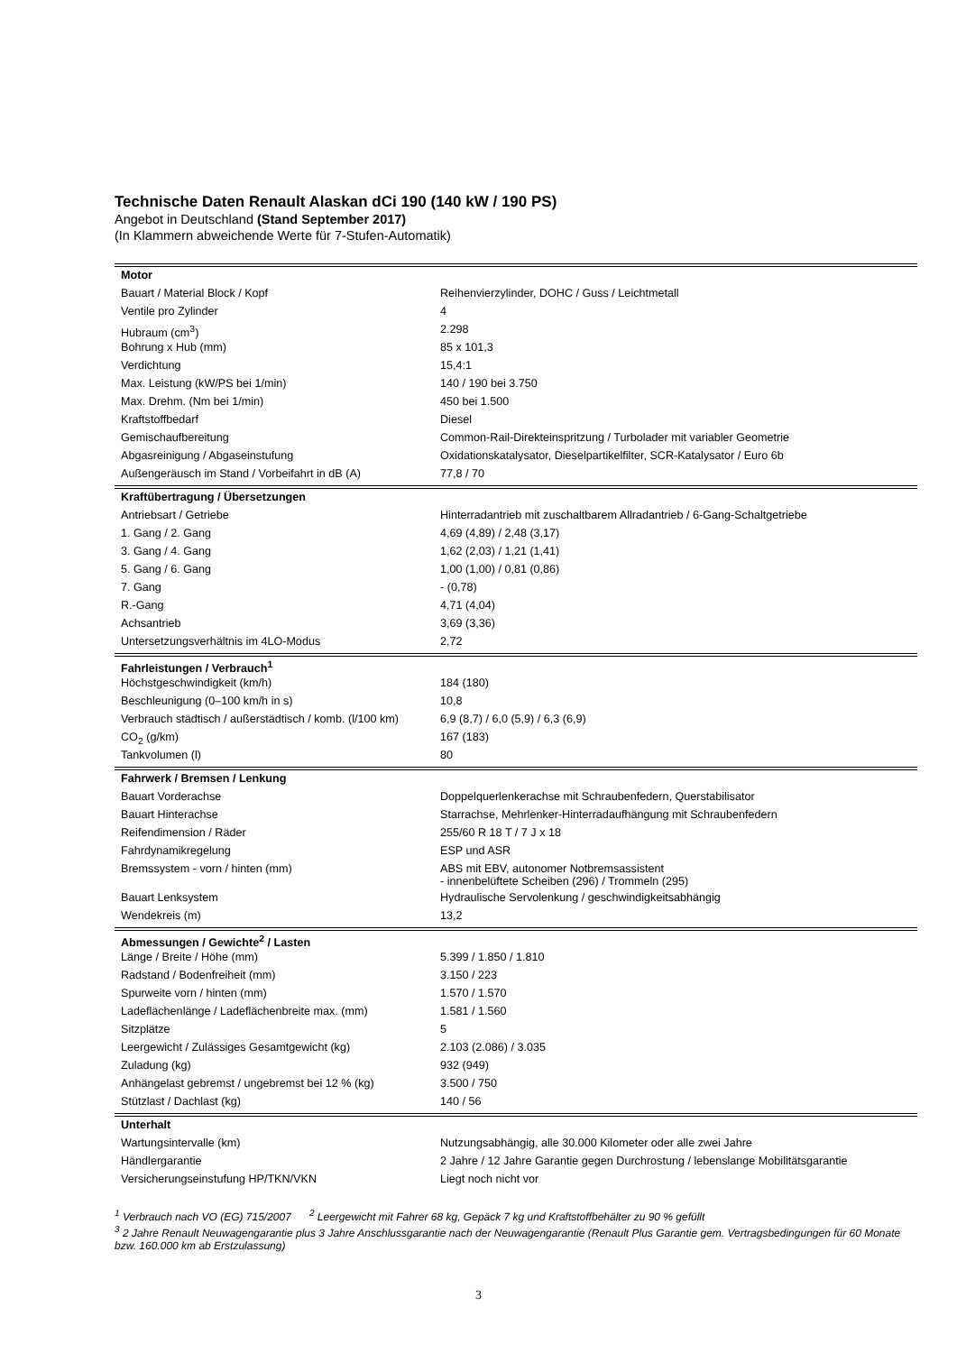Technische Daten Renault Alaskan dCi 190 (140 kW / 190 PS)
Angebot in Deutschland (Stand September 2017)
(In Klammern abweichende Werte für 7-Stufen-Automatik)
| Motor | |
| Bauart / Material Block / Kopf | Reihenvierzylinder, DOHC / Guss / Leichtmetall |
| Ventile pro Zylinder | 4 |
| Hubraum (cm<sup>3</sup>) | 2.298 |
| Bohrung x Hub (mm) | 85 x 101,3 |
| Verdichtung | 15,4:1 |
| Max. Leistung (kW/PS bei 1/min) | 140 / 190 bei 3.750 |
| Max. Drehm. (Nm bei 1/min) | 450 bei 1.500 |
| Kraftstoffbedarf | Diesel |
| Gemischaufbereitung | Common-Rail-Direkteinspritzung / Turbolader mit variabler Geometrie |
| Abgasreinigung / Abgaseinstufung | Oxidationskatalysator, Dieselpartikelfilter, SCR-Katalysator / Euro 6b |
| Außengeräusch im Stand / Vorbeifahrt in dB (A) | 77,8 / 70 |
| Kraftübertragung / Übersetzungen | |
| Antriebsart / Getriebe | Hinterradantrieb mit zuschaltbarem Allradantrieb / 6-Gang-Schaltgetriebe |
| 1. Gang / 2. Gang | 4,69 (4,89) / 2,48 (3,17) |
| 3. Gang / 4. Gang | 1,62 (2,03) / 1,21 (1,41) |
| 5. Gang / 6. Gang | 1,00 (1,00) / 0,81 (0,86) |
| 7. Gang | - (0,78) |
| R.-Gang | 4,71 (4,04) |
| Achsantrieb | 3,69 (3,36) |
| Untersetzungsverhältnis im 4LO-Modus | 2,72 |
| Fahrleistungen / Verbrauch<sup>1</sup> | |
| Höchstgeschwindigkeit (km/h) | 184 (180) |
| Beschleunigung (0–100 km/h in s) | 10,8 |
| Verbrauch städtisch / außerstädtisch / komb. (l/100 km) | 6,9 (8,7) / 6,0 (5,9) / 6,3 (6,9) |
| CO<sub>2</sub> (g/km) | 167 (183) |
| Tankvolumen (l) | 80 |
| Fahrwerk / Bremsen / Lenkung | |
| Bauart Vorderachse | Doppelquerlenkerachse mit Schraubenfedern, Querstabilisator |
| Bauart Hinterachse | Starrachse, Mehrlenker-Hinterradaufhängung mit Schraubenfedern |
| Reifendimension / Räder | 255/60 R 18 T / 7 J x 18 |
| Fahrdynamikregelung | ESP und ASR |
| Bremssystem - vorn / hinten (mm) | ABS mit EBV, autonomer Notbremsassistent - innenbelüftete Scheiben (296) / Trommeln (295) |
| Bauart Lenksystem | Hydraulische Servolenkung / geschwindigkeitsabhängig |
| Wendekreis (m) | 13,2 |
| Abmessungen / Gewichte<sup>2</sup> / Lasten | |
| Länge / Breite / Höhe (mm) | 5.399 / 1.850 / 1.810 |
| Radstand / Bodenfreiheit (mm) | 3.150 / 223 |
| Spurweite vorn / hinten (mm) | 1.570 / 1.570 |
| Ladeflächenlänge / Ladeflächenbreite max. (mm) | 1.581 / 1.560 |
| Sitzplätze | 5 |
| Leergewicht / Zulässiges Gesamtgewicht (kg) | 2.103 (2.086) / 3.035 |
| Zuladung (kg) | 932 (949) |
| Anhängelast gebremst / ungebremst bei 12 % (kg) | 3.500 / 750 |
| Stützlast / Dachlast (kg) | 140 / 56 |
| Unterhalt | |
| Wartungsintervalle (km) | Nutzungsabhängig, alle 30.000 Kilometer oder alle zwei Jahre |
| Händlergarantie | 2 Jahre / 12 Jahre Garantie gegen Durchrostung / lebenslange Mobilitätsgarantie |
| Versicherungseinstufung HP/TKN/VKN | Liegt noch nicht vor |
<sup>1</sup> Verbrauch nach VO (EG) 715/2007 <sup>2</sup> Leergewicht mit Fahrer 68 kg, Gepäck 7 kg und Kraftstoffbehälter zu 90 % gefüllt
<sup>3</sup> 2 Jahre Renault Neuwagengarantie plus 3 Jahre Anschlussgarantie nach der Neuwagengarantie (Renault Plus Garantie gem. Vertragsbedingungen für 60 Monate bzw. 160.000 km ab Erstzulassung)
3